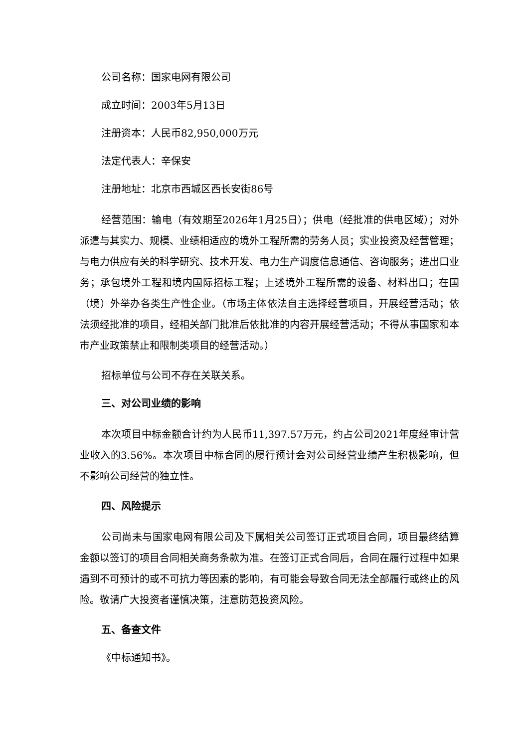公司名称：国家电网有限公司
成立时间：2003年5月13日
注册资本：人民币82,950,000万元
法定代表人：辛保安
注册地址：北京市西城区西长安街86号
经营范围：输电（有效期至2026年1月25日）；供电（经批准的供电区域）；对外派遣与其实力、规模、业绩相适应的境外工程所需的劳务人员；实业投资及经营管理；与电力供应有关的科学研究、技术开发、电力生产调度信息通信、咨询服务；进出口业务；承包境外工程和境内国际招标工程；上述境外工程所需的设备、材料出口；在国（境）外举办各类生产性企业。（市场主体依法自主选择经营项目，开展经营活动；依法须经批准的项目，经相关部门批准后依批准的内容开展经营活动；不得从事国家和本市产业政策禁止和限制类项目的经营活动。）
招标单位与公司不存在关联关系。
三、对公司业绩的影响
本次项目中标金额合计约为人民币11,397.57万元，约占公司2021年度经审计营业收入的3.56%。本次项目中标合同的履行预计会对公司经营业绩产生积极影响，但不影响公司经营的独立性。
四、风险提示
公司尚未与国家电网有限公司及下属相关公司签订正式项目合同，项目最终结算金额以签订的项目合同相关商务条款为准。在签订正式合同后，合同在履行过程中如果遇到不可预计的或不可抗力等因素的影响，有可能会导致合同无法全部履行或终止的风险。敬请广大投资者谨慎决策，注意防范投资风险。
五、备查文件
《中标通知书》。